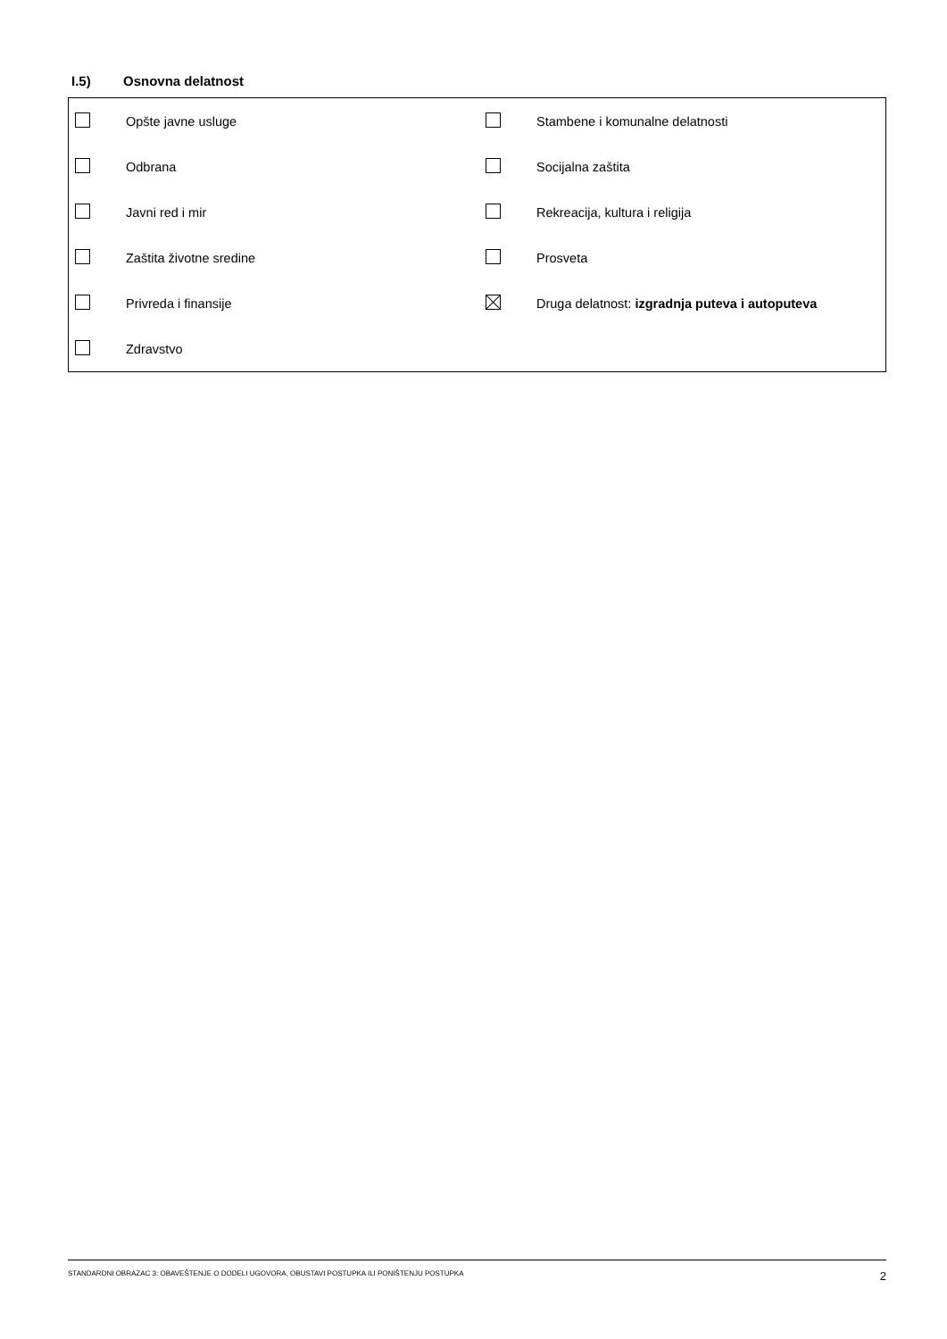I.5) Osnovna delatnost
| | Opšte javne usluge | | Stambene i komunalne delatnosti |
| | Odbrana | | Socijalna zaštita |
| | Javni red i mir | | Rekreacija, kultura i religija |
| | Zaštita životne sredine | | Prosveta |
| | Privreda i finansije | | Druga delatnost: izgradnja puteva i autoputeva |
| | Zdravstvo | | |
STANDARDNI OBRAZAC 3: OBAVEŠTENJE O DODELI UGOVORA, OBUSTAVI POSTUPKA ILI PONIŠTENJU POSTUPKA 2